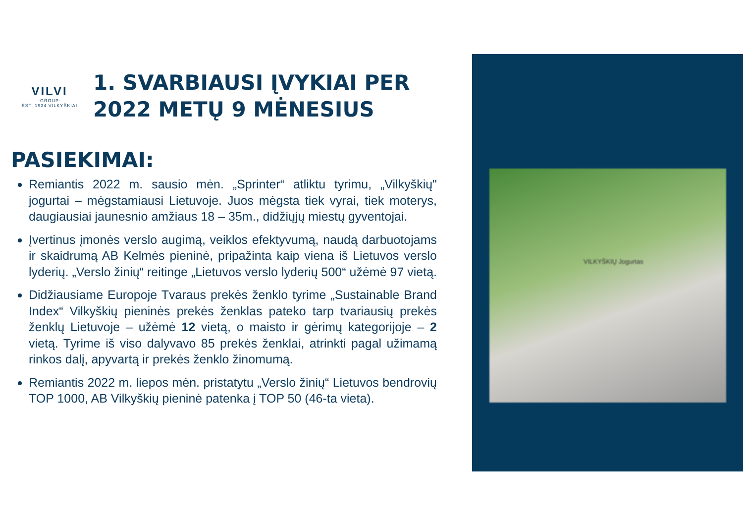VILKYŠKIŲ Jogurtas
VILVI
-GROUP-
EST. 1934 VILKYŠKIAI
1. SVARBIAUSI ĮVYKIAI PER
2022 METŲ 9 MĖNESIUS
PASIEKIMAI:
Remiantis 2022 m. sausio mėn. „Sprinter“ atliktu tyrimu, „Vilkyškių" jogurtai – mėgstamiausi Lietuvoje. Juos mėgsta tiek vyrai, tiek moterys, daugiausiai jaunesnio amžiaus 18 – 35m., didžiųjų miestų gyventojai.
Įvertinus įmonės verslo augimą, veiklos efektyvumą, naudą darbuotojams ir skaidrumą AB Kelmės pieninė, pripažinta kaip viena iš Lietuvos verslo lyderių. „Verslo žinių“ reitinge „Lietuvos verslo lyderių 500“ užėmė 97 vietą.
Didžiausiame Europoje Tvaraus prekės ženklo tyrime „Sustainable Brand Index“ Vilkyškių pieninės prekės ženklas pateko tarp tvariausių prekės ženklų Lietuvoje – užėmė 12 vietą, o maisto ir gėrimų kategorijoje – 2 vietą. Tyrime iš viso dalyvavo 85 prekės ženklai, atrinkti pagal užimamą rinkos dalį, apyvartą ir prekės ženklo žinomumą.
Remiantis 2022 m. liepos mėn. pristatytu „Verslo žinių“ Lietuvos bendrovių TOP 1000, AB Vilkyškių pieninė patenka į TOP 50 (46-ta vieta).